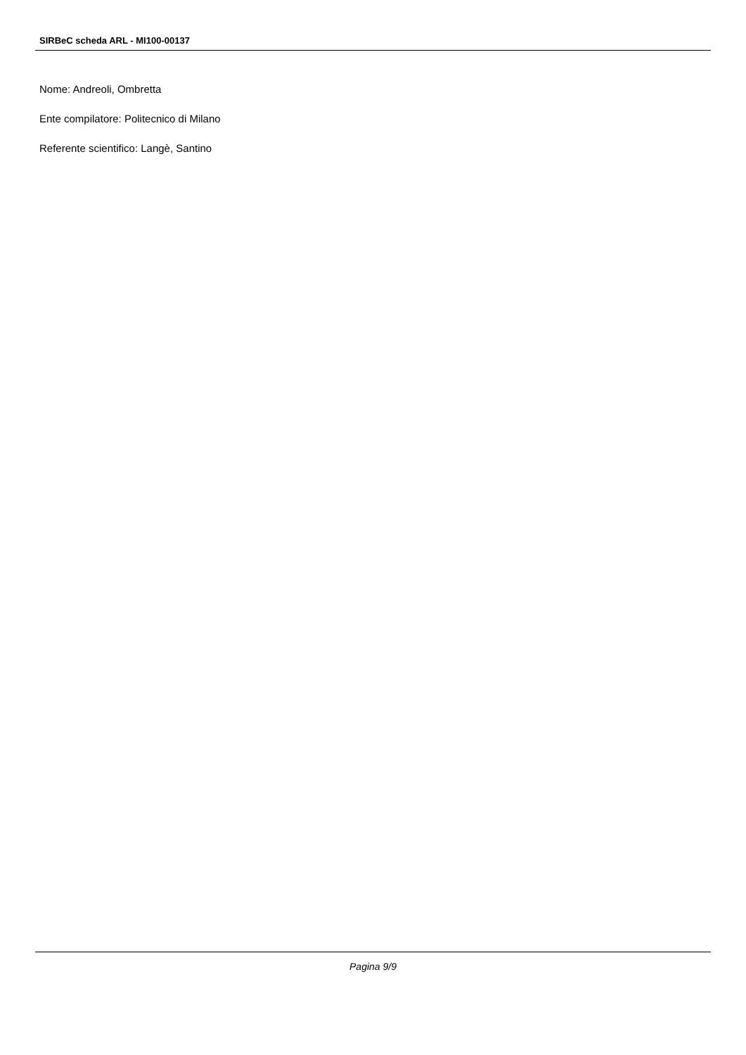SIRBeC scheda ARL - MI100-00137
Nome: Andreoli, Ombretta
Ente compilatore: Politecnico di Milano
Referente scientifico: Langè, Santino
Pagina 9/9